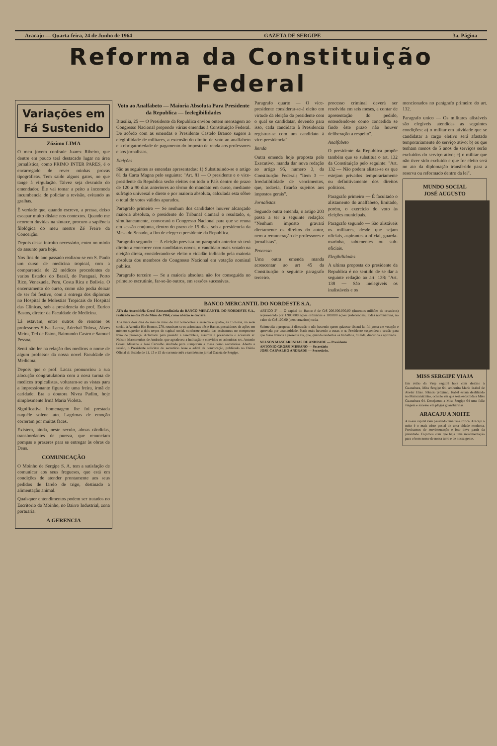Aracaju — Quarta-feira, 24 de Junho de 1964 GAZETA DE SERGIPE 3a. Página
Reforma da Constituição Federal
Variações em Fá Sustenido
Zózimo LIMA
O meu jovem confrade Juarez Ribeiro, que dentre em pouco terá destacado lugar na área jornalística, como PRIMO INTER PARES, é o encarregado de rever minhas provas tipográficas. Tem saído alguns gatos, no que tange à virgulação. Talvez seja descuido do emendador. Êle vai tomar a peito a incomoda incumbencia de policiar a revisão, evitando as gralhas.
É verdade que, quando escrevo, a pressa, deixo escapar muito dislate nos contextos. Quando me ocorrem duvidas na sintaxe, procuro a sapiência filológica do meu mestre Zé Freire da Conceição.
Depois desse introito necessário, entro no miolo do assunto para hoje.
Nos fins do ano passado realizou-se em S. Paulo um curso de medicina tropical, com a comparencia de 22 médicos procedentes de varios Estados do Brasil, do Paraguai, Porto Rico, Venezuela, Peru, Costa Rica e Bolivia. O encerramento do curso, como não podia deixar de ser foi festivo, com a entrega dos diplomas no Hospital de Molestias Tropicais do Hospital das Clinicas, sob a presidencia do prof. Eurico Bastos, diretor da Faculdade de Medicina.
Lá estavam, entre outros de renome os professores Silva Lacaz, Aderbal Tolosa, Alves Meira, Ted de Eston, Raimundo Castro e Samuel Pessoa.
Senti não ler na relação dos medicos o nome de algum professor da nossa novel Faculdade de Medicina.
Depois que o prof. Lacaz pronunciou a sua alocução congratulatoria com a nova turma de medicos tropicalistas, voltaram-se as vistas para a impressionante figura de uma freira, irmã de caridade. Era a doutora Nivea Padim, hoje simplesmente Irmã Maria Violeta.
Significativa homenagem lhe foi prestada naquêle solene ato. Lagrimas de emoção correram por muitas faces.
Existem, ainda, neste seculo, almas cândidas, transbordantes de pureza, que renunciam pompas e prazeres para se entregar às obras de Deus.
COMUNICAÇÃO
O Moinho de Sergipe S. A. tem a satisfação de comunicar aos seus fregueses, que está em condições de atender prontamente aos seus pedidos de farelo de trigo, destinado a alimentação animal.
Quaisquer entendimentos podem ser tratados no Escritorio do Moinho, no Bairro Industrial, zona portuaria.
A GERENCIA
Voto ao Analfabeto — Maioria Absoluta Para Presidente da Republica — Ieelegibilidades
Brasília, 25 — O Presidente da Republica enviou ontem mensagem ao Congresso Nacional propondo várias emendas à Constituição Federal. De acôrdo com as emendas o Presidente Castelo Branco sugere a elegibilidade de militares, a extensão do direito de voto ao analfabeto e a obrigatoriedade de pagamento do imposto de renda aos professores e aos jornalistas.
Eleições
São as seguintes as emendas apresentadas: 1) Substituindo-se o artigo 81 da Carta Magna pelo seguinte: "Art. 81 — O presidente e o vice-presidente da Republica serão eleitos em todo o País dentro do prazo de 120 a 90 dias anteriores ao têrmo do mandato em curso, mediante sufrágio universal e direto e por maioria absoluta, calculada esta sôbre o total de votos válidos apurados.
Paragrafo primeiro — Se nenhum dos candidatos houver alcançado maioria absoluta, o presidente do Tribunal clamará o resultado, e, simultaneamente, convocará o Congresso Nacional para que se reuna em sessão conjunta, dentro do prazo de 15 dias, sob a presidencia da Mesa do Senado, a fim de eleger o presidente da Republica.
Paragrafo segundo — A eleição prevista no paragrafo anterior só terá direito a concorrer com candidatos novos, o candidato mais votado na eleição direta, considerando-se eleito o cidadão indicado pela maioria absoluta dos membros do Congresso Nacional em votação nominal publica.
Paragrafo terceiro — Se a maioria absoluta não for conseguida no primeiro escrutinio, far-se-ão outros, em sessões sucessivas.
Paragrafo quarto — O vice-presidente considerar-se-á eleito em virtude da eleição do presidente com o qual se candidatar, devendo para isso, cada candidato à Presidencia registrar-se com um candidato à vice-presidencia".
Renda
Outra emenda hoje proposta pelo Executivo, manda dar nova redação ao artigo 95, numero 3, da Constituição Federal: "Item 3 — Irredutibilidade de vencimentos, que, todavia, ficarão sujeitos aos impostos gerais".
Jornalistas
Segundo outra emenda, o artigo 203 passa a ter a seguinte redação: "Nenhum imposto gravará diretamente os direitos do autor, nem a remuneração de professores e jornalistas".
Processo
Uma outra emenda manda acrescentar ao art 45 da Constituição o seguinte paragrafo terceiro.
processo criminal deverá ser resolvida em seis meses, a contar de apresentação do pedido, entendendo-se como concedida se findo êste prazo não houver deliberação a respeito".
Analfabeto
O presidente da Republica propõe também que se substitua o art. 132 da Constituição pelo seguinte: "Art. 132 — Não podem alistar-se os que estejam privados temporariamente ou definitivamente dos direitos politicos.
Paragrafo primeiro — É facultado o alistamento do analfabeto, limitado, porém, o exercicio do voto às eleições municipais.
Paragrafo segundo — São alistáveis os militares, desde que sejam oficiais, aspirantes a oficial, guarda-marinha, subtenentes ou sub-oficiais.
Elegibilidades
A ultima proposta do presidente da Republica é no sentido de se dar a seguinte redação ao art. 138: "Art. 138 — São inelegíveis os inalistáveis e os
BANCO MERCANTIL DO NORDESTE S.A.
ATA da Assembléia Geral Extraordinária do BANCO MERCANTIL DO NORDESTE S.A., realizada no dia 26 de Maio de 1964, como abaixo se declara.
Aos vinte dois dias do mês de maio de mil novecentos e sessenta e quatro, às 15 horas, na sede social, à Avenida Rio Branco, 278, reuniram-se os acionistas dêste Banco, possuidores de ações em número superior a dois terços do capital social, conforme resulta das assinaturas no competente livro de presença. Aclamado para presidir a assembléia, assumiu a presidencia o acionista sr. Nelson Mascarenhas de Andrade, que agradeceu a indicação e convidou os acionistas srs. Antonio Grossi Missano e José Carvalho Andrade para comporem a mesa como secretários. Aberta a sessão, o Presidente solicitou do secretário lesse o edital de convocação, publicado no Diário Oficial do Estado de 11, 13 e 15 do corrente mês e também no jornal Gazeta de Sergipe.
ARTIGO 2º — O capital do Banco é de Cr$ 200.000.000,00 (duzentos milhões de cruzeiros) representado por 1.900.000 ações ordinárias e 100.000 ações preferenciais, todas nominativas, no valor de Cr$ 100,00 (cem cruzeiros) cada.
Submetida a proposta à discussão e não havendo quem quizesse discuti-la, foi posta em votação e aprovada por unanimidade. Nada mais havendo a tratar, o sr. Presidente suspendeu a sessão para que fôsse lavrada a presente ata, que, quando reabertos os trabalhos, foi lida, discutida e aprovada.
NELSON MASCARENHAS DE ANDRADE — Presidente
ANTONIO GROSSI MISSANO — Secretário
JOSÉ CARVALHO ANDRADE — Secretário.
mencionados no parágrafo primeiro do art. 132.
Paragrafo unico — Os militares alistáveis são elegiveis atendidas as seguintes condições: a) o militar em atividade que se candidatar a cargo eletivo será afastado temporariamente do serviço ativo; b) os que tenham menos de 5 anos de serviços serão excluidos do serviço ativo; c) o militar que não tiver sido excluido e que for eleito será no ato da diplomação transferido para a reserva ou reformado dentro da lei".
MUNDO SOCIAL
JOSÉ AUGUSTO
MISS SERGIPE VIAJA
Em avião da Vasp seguirá hoje com destino à Guanabara, Miss Sergipe 64, senhorita Maria Izabel de Avelar Elias. Sábado próximo, Isabel estará desfilando no Maracanãzinho, ocasião em que será escolhida a Miss Guanabara 64. Desejamos a Miss Sergipe 64 uma feliz viagem e sucesso em plagas guanabarinas.
ARACAJU A NOITE
A nossa capital vem passando uma fase critica. Aracaju à noite é o mais triste postal de uma cidade moderna. Precisamos de movimentação e isso deve partir da juventude. Façamos com que haja uma movimentação para o bom nome de nossa terra e de nossa gente.